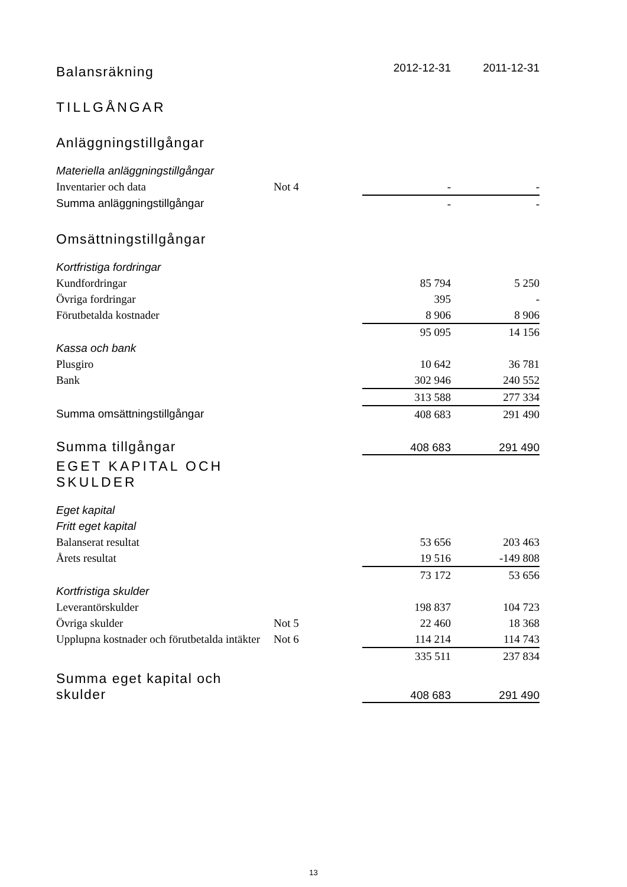| Balansräkning | | 2012-12-31 | 2011-12-31 |
| TILLGÅNGAR | | | |
| Anläggningstillgångar | | | |
| Materiella anläggningstillgångar | | | |
| Inventarier och data | Not 4 | - | - |
| Summa anläggningstillgångar | | - | - |
| Omsättningstillgångar | | | |
| Kortfristiga fordringar | | | |
| Kundfordringar | | 85 794 | 5 250 |
| Övriga fordringar | | 395 | - |
| Förutbetalda kostnader | | 8 906 | 8 906 |
| | | 95 095 | 14 156 |
| Kassa och bank | | | |
| Plusgiro | | 10 642 | 36 781 |
| Bank | | 302 946 | 240 552 |
| | | 313 588 | 277 334 |
| Summa omsättningstillgångar | | 408 683 | 291 490 |
| Summa tillgångar | | 408 683 | 291 490 |
| EGET KAPITAL OCH SKULDER | | | |
| Eget kapital | | | |
| Fritt eget kapital | | | |
| Balanserat resultat | | 53 656 | 203 463 |
| Årets resultat | | 19 516 | -149 808 |
| | | 73 172 | 53 656 |
| Kortfristiga skulder | | | |
| Leverantörskulder | | 198 837 | 104 723 |
| Övriga skulder | Not 5 | 22 460 | 18 368 |
| Upplupna kostnader och förutbetalda intäkter | Not 6 | 114 214 | 114 743 |
| | | 335 511 | 237 834 |
| Summa eget kapital och skulder | | 408 683 | 291 490 |
13